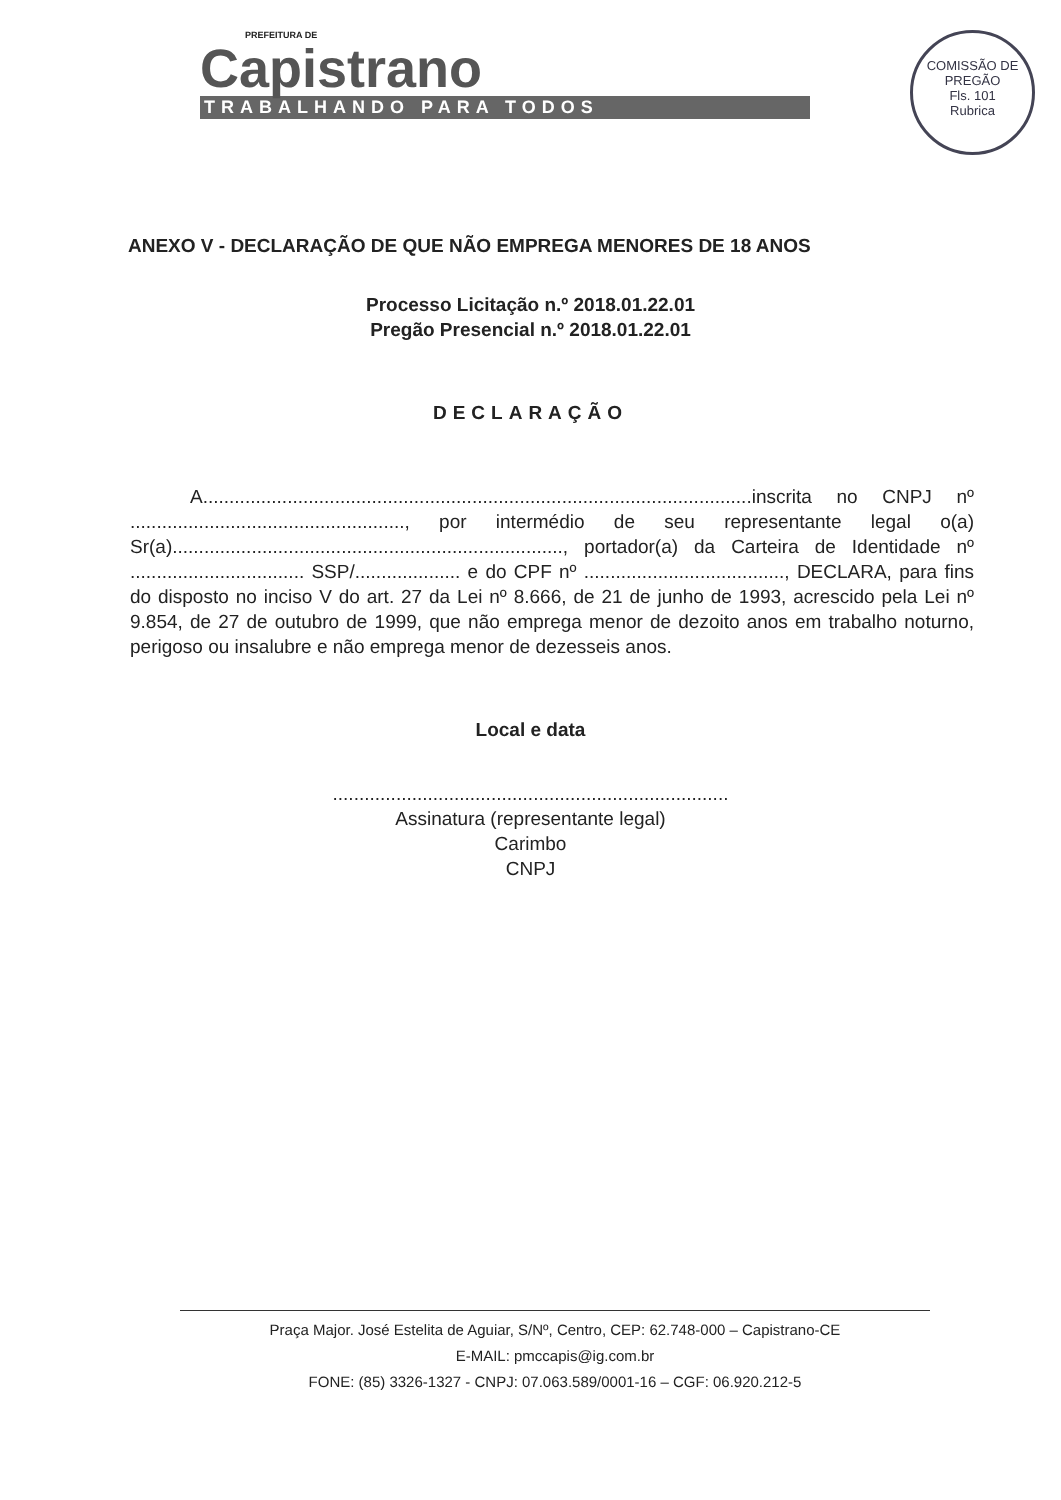PREFEITURA DE
Capistrano
TRABALHANDO PARA TODOS
COMISSÃO DE PREGÃO
Fls. 101
Rubrica
ANEXO V - DECLARAÇÃO DE QUE NÃO EMPREGA MENORES DE 18 ANOS
Processo Licitação n.º 2018.01.22.01
Pregão Presencial n.º 2018.01.22.01
DECLARAÇÃO
A........................................................................................................inscrita no CNPJ nº ...................................................., por intermédio de seu representante legal o(a) Sr(a).........................................................................., portador(a) da Carteira de Identidade nº ................................. SSP/.................... e do CPF nº ......................................, DECLARA, para fins do disposto no inciso V do art. 27 da Lei nº 8.666, de 21 de junho de 1993, acrescido pela Lei nº 9.854, de 27 de outubro de 1999, que não emprega menor de dezoito anos em trabalho noturno, perigoso ou insalubre e não emprega menor de dezesseis anos.
Local e data
...........................................................................
Assinatura (representante legal)
Carimbo
CNPJ
Praça Major. José Estelita de Aguiar, S/Nº, Centro, CEP: 62.748-000 – Capistrano-CE
E-MAIL: pmccapis@ig.com.br
FONE: (85) 3326-1327 - CNPJ: 07.063.589/0001-16 – CGF: 06.920.212-5